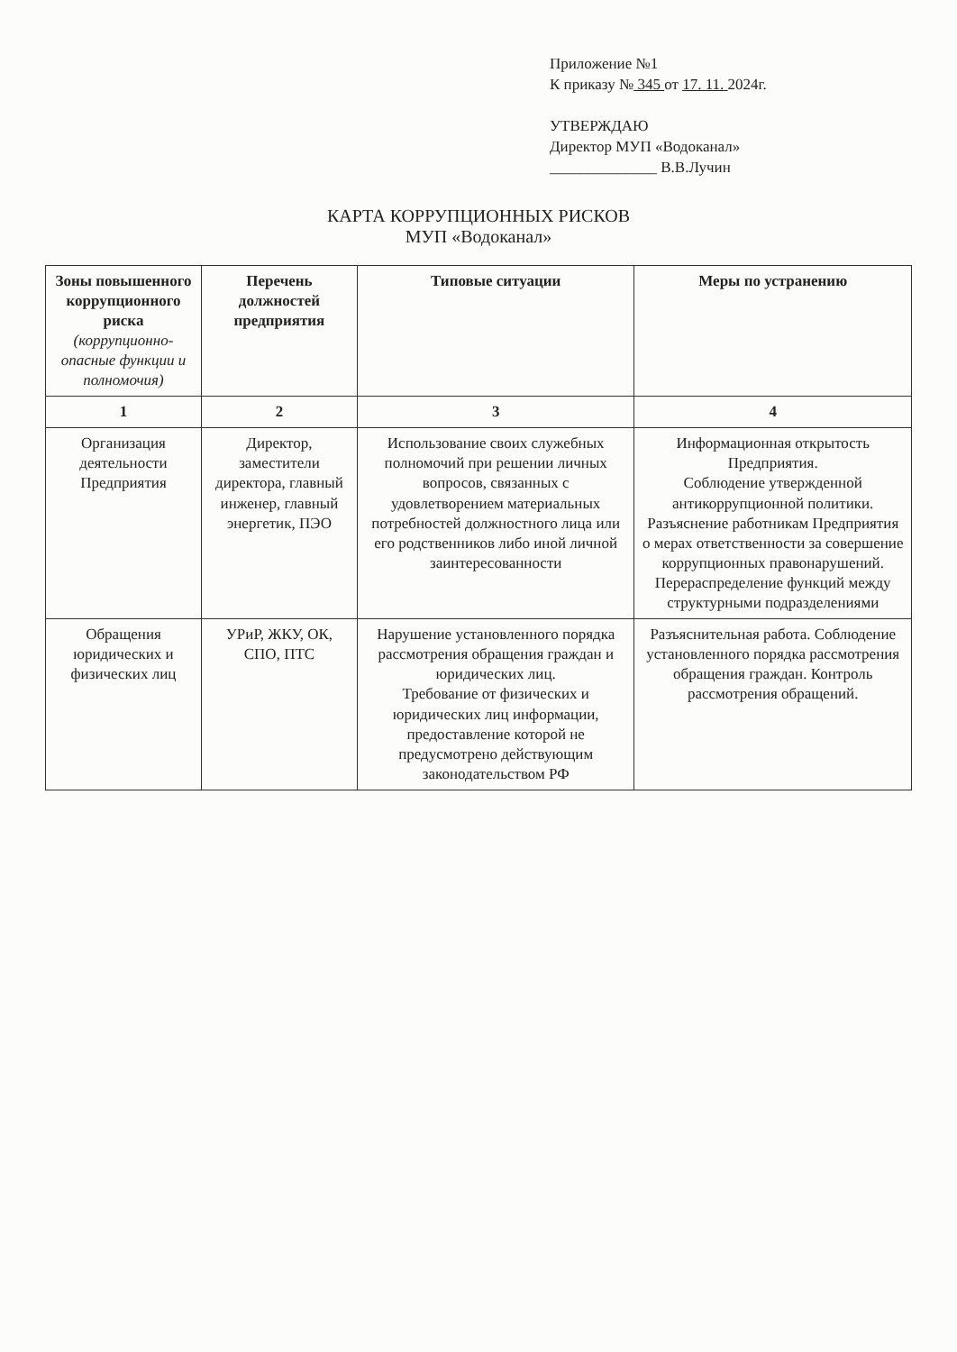Приложение №1
К приказу № 345 от 17. 11. 2024г.
УТВЕРЖДАЮ
Директор МУП «Водоканал»
______________ В.В.Лучин
КАРТА КОРРУПЦИОННЫХ РИСКОВ
МУП «Водоканал»
| Зоны повышенного коррупционного риска (коррупционно-опасные функции и полномочия) | Перечень должностей предприятия | Типовые ситуации | Меры по устранению |
| --- | --- | --- | --- |
| 1 | 2 | 3 | 4 |
| Организация деятельности Предприятия | Директор, заместители директора, главный инженер, главный энергетик, ПЭО | Использование своих служебных полномочий при решении личных вопросов, связанных с удовлетворением материальных потребностей должностного лица или его родственников либо иной личной заинтересованности | Информационная открытость Предприятия. Соблюдение утвержденной антикоррупционной политики. Разъяснение работникам Предприятия о мерах ответственности за совершение коррупционных правонарушений. Перераспределение функций между структурными подразделениями |
| Обращения юридических и физических лиц | УРиР, ЖКУ, ОК, СПО, ПТС | Нарушение установленного порядка рассмотрения обращения граждан и юридических лиц. Требование от физических и юридических лиц информации, предоставление которой не предусмотрено действующим законодательством РФ | Разъяснительная работа. Соблюдение установленного порядка рассмотрения обращения граждан. Контроль рассмотрения обращений. |